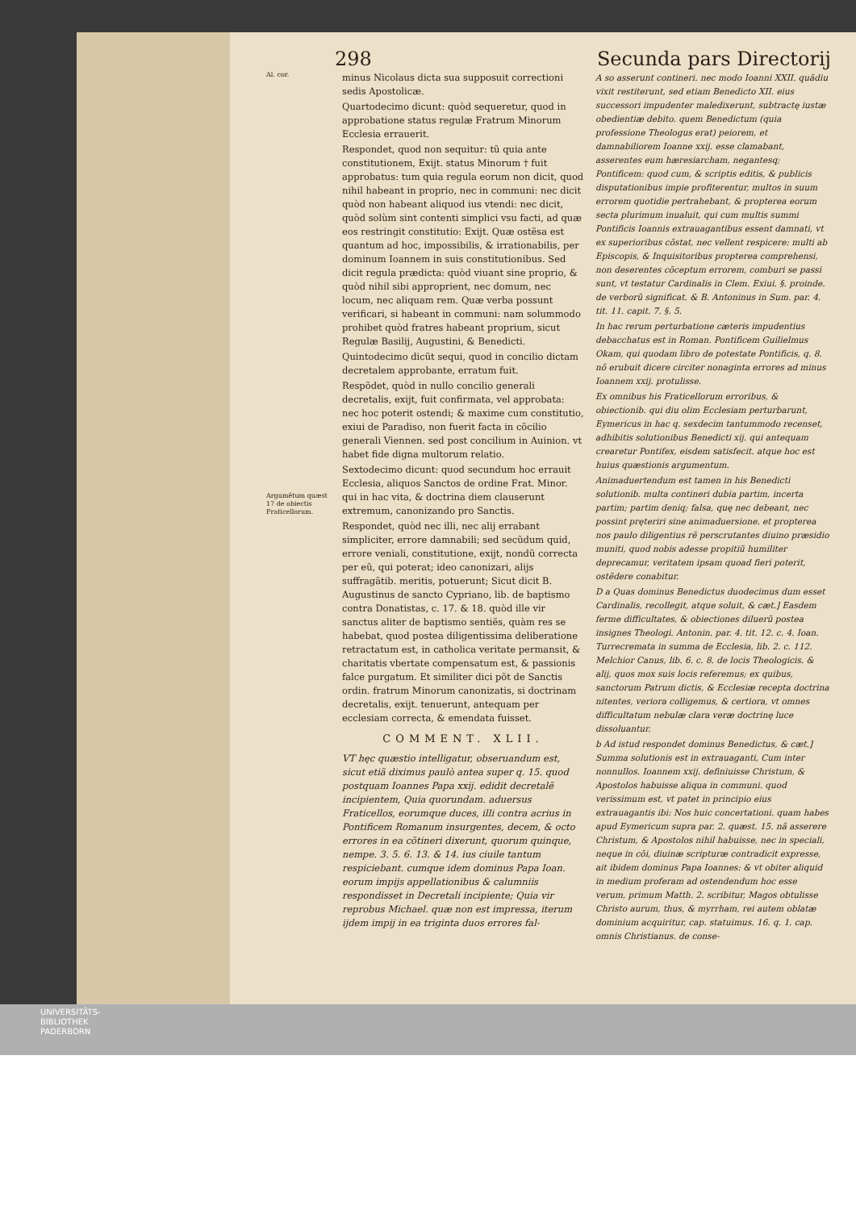298 Secunda pars Directorij
Al. cor.
Argumẽtum quæst 17 de obiectis Fraticellorum.
minus Nicolaus dicta sua supposuit correctioni sedis Apostolicæ.
Quartodecimo dicunt: quòd sequeretur, quod in approbatione status regulæ Fratrum Minorum Ecclesia errauerit.
Respondet, quod non sequitur: tũ quia ante constitutionem, Exijt. status Minorum † fuit approbatus: tum quia regula eorum non dicit, quod nihil habeant in proprio, nec in communi: nec dicit quòd non habeant aliquod ius vtendi: nec dicit, quòd solùm sint contenti simplici vsu facti, ad quæ eos restringit constitutio: Exijt. Quæ ostẽsa est quantum ad hoc, impossibilis, & irrationabilis, per dominum Ioannem in suis constitutionibus. Sed dicit regula prædicta: quòd viuant sine proprio, & quòd nihil sibi approprient, nec domum, nec locum, nec aliquam rem. Quæ verba possunt verificari, si habeant in communi: nam solummodo prohibet quòd fratres habeant proprium, sicut Regulæ Basilij, Augustini, & Benedicti.
Quintodecimo dicũt sequi, quod in concilio dictam decretalem approbante, erratum fuit.
Respõdet, quòd in nullo concilio generali decretalis, exijt, fuit confirmata, vel approbata: nec hoc poterit ostendi; & maxime cum constitutio, exiui de Paradiso, non fuerit facta in cõcilio generali Viennen. sed post concilium in Auinion. vt habet fide digna multorum relatio.
Sextodecimo dicunt: quod secundum hoc errauit Ecclesia, aliquos Sanctos de ordine Frat. Minor. qui in hac vita, & doctrina diem clauserunt extremum, canonizando pro Sanctis.
Respondet, quòd nec illi, nec alij errabant simpliciter, errore damnabili; sed secũdum quid, errore veniali, constitutione, exijt, nondũ correcta per eũ, qui poterat; ideo canonizari, alijs suffragãtib. meritis, potuerunt; Sicut dicit B. Augustinus de sancto Cypriano, lib. de baptismo contra Donatistas, c. 17. & 18. quòd ille vir sanctus aliter de baptismo sentiẽs, quàm res se habebat, quod postea diligentissima deliberatione retractatum est, in catholica veritate permansit, & charitatis vbertate compensatum est, & passionis falce purgatum. Et similiter dici põt de Sanctis ordin. fratrum Minorum canonizatis, si doctrinam decretalis, exijt. tenuerunt, antequam per ecclesiam correcta, & emendata fuisset.
COMMENT. XLII.
VT hęc quæstio intelligatur, obseruandum est, sicut etiã diximus paulò antea super q. 15. quod postquam Ioannes Papa xxij. edidit decretalẽ incipientem, Quia quorundam. aduersus Fraticellos, eorumque duces, illi contra acrius in Pontificem Romanum insurgentes, decem, & octo errores in ea cõtineri dixerunt, quorum quinque, nempe. 3. 5. 6. 13. & 14. ius ciuile tantum respiciebant. cumque idem dominus Papa Ioan. eorum impijs appellationibus & calumniis respondisset in Decretali incipiente; Quia vir reprobus Michael. quæ non est impressa, iterum ijdem impij in ea triginta duos errores fal-
A so asserunt contineri. nec modo Ioanni XXII. quãdiu vixit restiterunt, sed etiam Benedicto XII. eius successori impudenter maledixerunt, subtractę iustæ obedientiæ debito. quem Benedictum (quia professione Theologus erat) peiorem, et damnabiliorem Ioanne xxij. esse clamabant, asserentes eum hæresiarcham, negantesq; Pontificem: quod cum, & scriptis editis, & publicis disputationibus impie profiterentur, multos in suum errorem quotidie pertrahebant, & propterea eorum secta plurimum inualuit, qui cum multis summi Pontificis Ioannis extrauagantibus essent damnati, vt ex superioribus cõstat, nec vellent respicere: multi ab Episcopis, & Inquisitoribus propterea comprehensi, non deserentes cõceptum errorem, comburi se passi sunt, vt testatur Cardinalis in Clem. Exiui. §. proinde. de verborũ significat. & B. Antoninus in Sum. par. 4. tit. 11. capit. 7. §. 5.
In hac rerum perturbatione cæteris impudentius debacchatus est in Roman. Pontificem Guilielmus Okam, qui quodam libro de potestate Pontificis, q. 8. nõ erubuit dicere circiter nonaginta errores ad minus Ioannem xxij. protulisse.
Ex omnibus his Fraticellorum erroribus, & obiectionib. qui diu olim Ecclesiam perturbarunt, Eymericus in hac q. sexdecim tantummodo recenset, adhibitis solutionibus Benedicti xij. qui antequam crearetur Pontifex, eisdem satisfecit. atque hoc est huius quæstionis argumentum.
Animaduertendum est tamen in his Benedicti solutionib. multa contineri dubia partim, incerta partim; partim deniq; falsa, quę nec debeant, nec possint pręteriri sine animaduersione. et propterea nos paulo diligentius rẽ perscrutantes diuino præsidio muniti, quod nobis adesse propitiũ humiliter deprecamur, veritatem ipsam quoad fieri poterit, ostẽdere conabitur.
D a Quas dominus Benedictus duodecimus dum esset Cardinalis, recollegit, atque soluit, & cæt.] Easdem ferme difficultates, & obiectiones diluerũ postea insignes Theologi. Antonin. par. 4. tit. 12. c. 4. Ioan. Turrecremata in summa de Ecclesia, lib. 2. c. 112. Melchior Canus, lib. 6. c. 8. de locis Theologicis. & alij, quos mox suis locis referemus; ex quibus, sanctorum Patrum dictis, & Ecclesiæ recepta doctrina nitentes, veriora colligemus, & certiora, vt omnes difficultatum nebulæ clara veræ doctrinę luce dissoluantur.
b Ad istud respondet dominus Benedictus, & cæt.] Summa solutionis est in extrauaganti, Cum inter nonnullos. Ioannem xxij. definiuisse Christum, & Apostolos habuisse aliqua in communi. quod verissimum est, vt patet in principio eius extrauagantis ibi: Nos huic concertationi. quam habes apud Eymericum supra par. 2. quæst. 15. nã asserere Christum, & Apostolos nihil habuisse, nec in speciali, neque in cõi, diuinæ scripturæ contradicit expresse, ait ibidem dominus Papa Ioannes: & vt obiter aliquid in medium proferam ad ostendendum hoc esse verum, primum Matth. 2. scribitur, Magos obtulisse Christo aurum, thus, & myrrham, rei autem oblatæ dominium acquiritur, cap. statuimus. 16. q. 1. cap. omnis Christianus. de conse-
UNIVERSITÄTS-
BIBLIOTHEK
PADERBORN